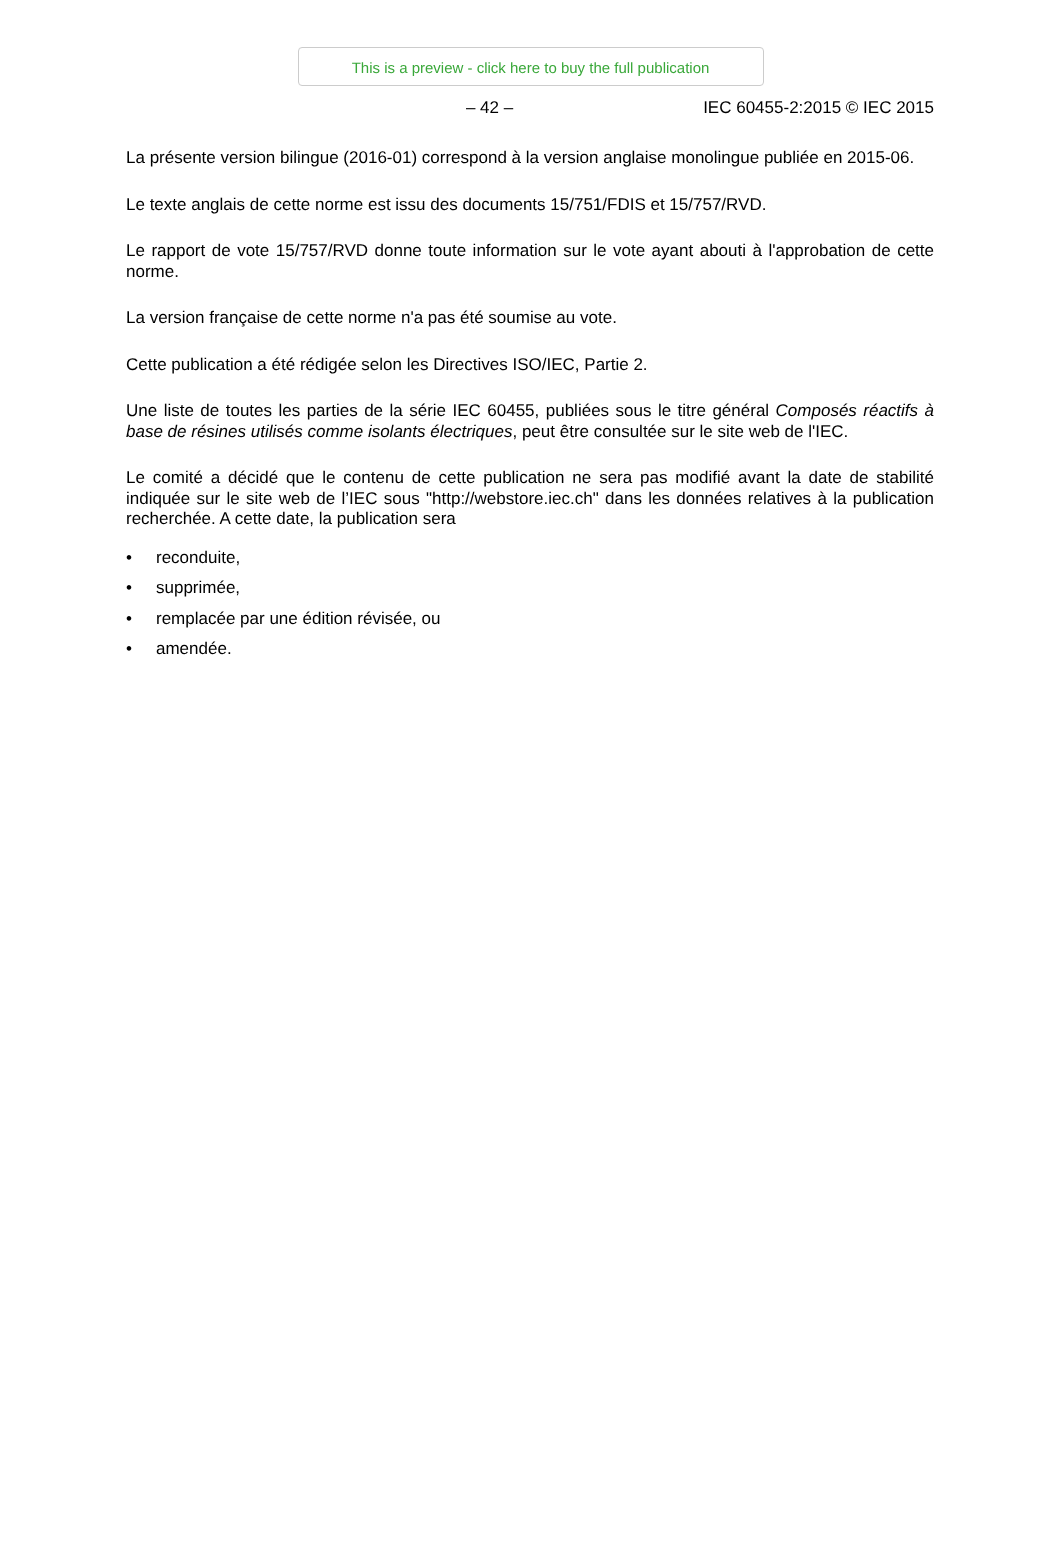This is a preview - click here to buy the full publication
– 42 – IEC 60455-2:2015 © IEC 2015
La présente version bilingue (2016-01) correspond à la version anglaise monolingue publiée en 2015-06.
Le texte anglais de cette norme est issu des documents 15/751/FDIS et 15/757/RVD.
Le rapport de vote 15/757/RVD donne toute information sur le vote ayant abouti à l'approbation de cette norme.
La version française de cette norme n'a pas été soumise au vote.
Cette publication a été rédigée selon les Directives ISO/IEC, Partie 2.
Une liste de toutes les parties de la série IEC 60455, publiées sous le titre général Composés réactifs à base de résines utilisés comme isolants électriques, peut être consultée sur le site web de l'IEC.
Le comité a décidé que le contenu de cette publication ne sera pas modifié avant la date de stabilité indiquée sur le site web de l’IEC sous "http://webstore.iec.ch" dans les données relatives à la publication recherchée. A cette date, la publication sera
• reconduite,
• supprimée,
• remplacée par une édition révisée, ou
• amendée.